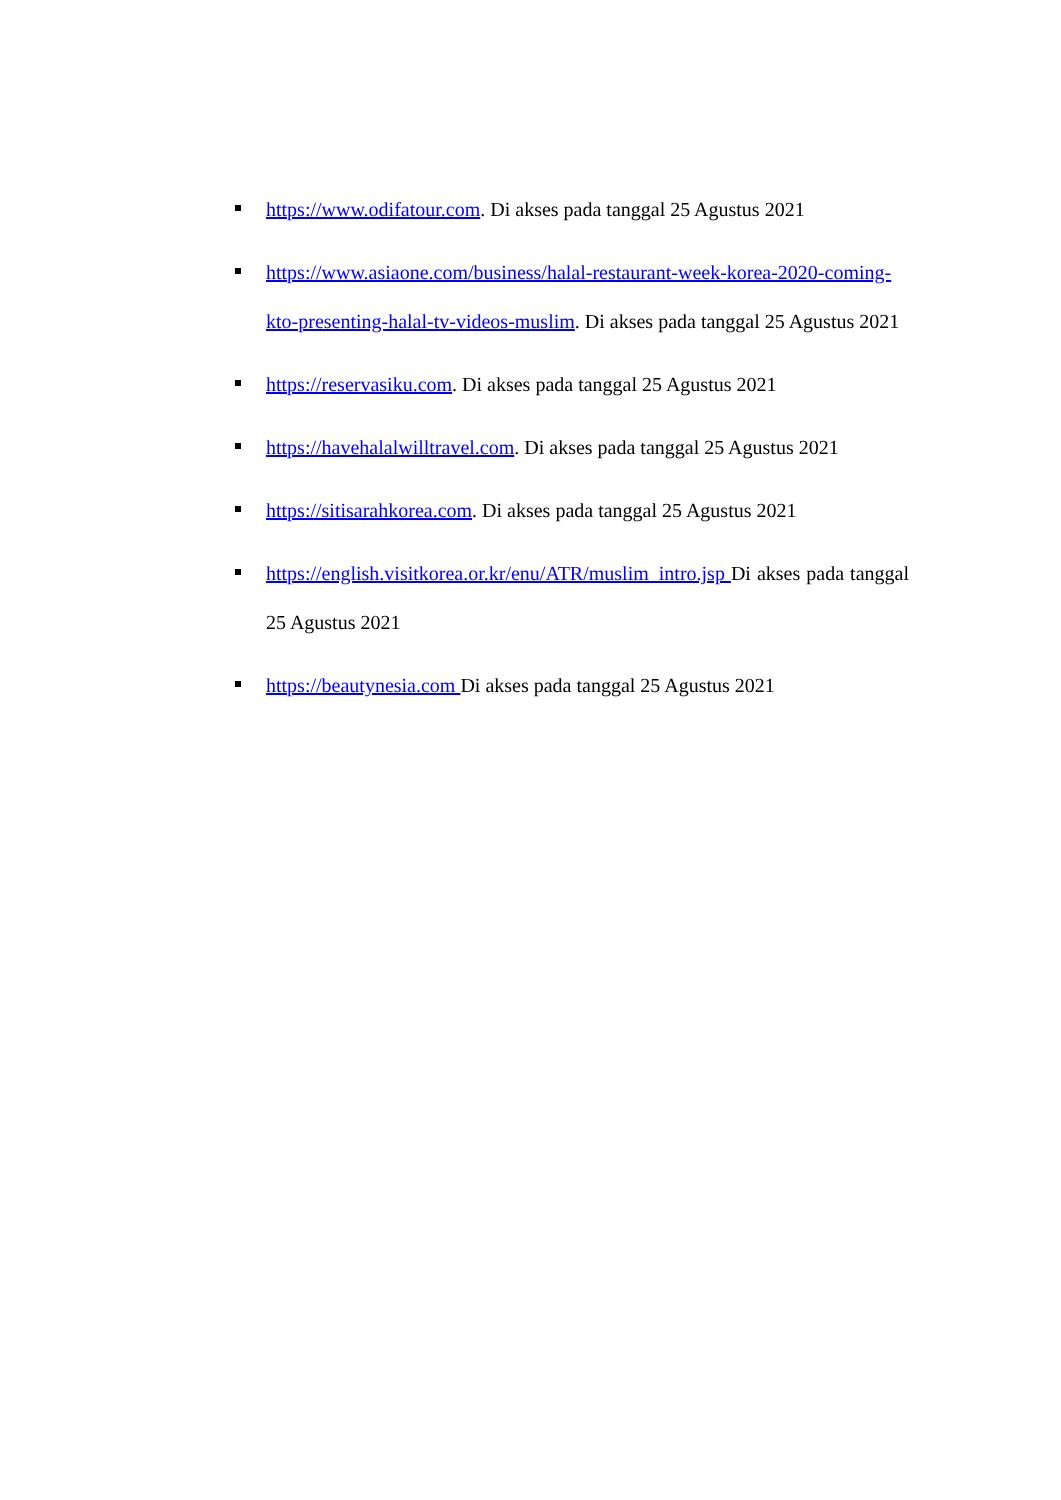https://www.odifatour.com. Di akses pada tanggal 25 Agustus 2021
https://www.asiaone.com/business/halal-restaurant-week-korea-2020-coming-kto-presenting-halal-tv-videos-muslim. Di akses pada tanggal 25 Agustus 2021
https://reservasiku.com. Di akses pada tanggal 25 Agustus 2021
https://havehalalwilltravel.com. Di akses pada tanggal 25 Agustus 2021
https://sitisarahkorea.com. Di akses pada tanggal 25 Agustus 2021
https://english.visitkorea.or.kr/enu/ATR/muslim_intro.jsp Di akses pada tanggal 25 Agustus 2021
https://beautynesia.com Di akses pada tanggal 25 Agustus 2021